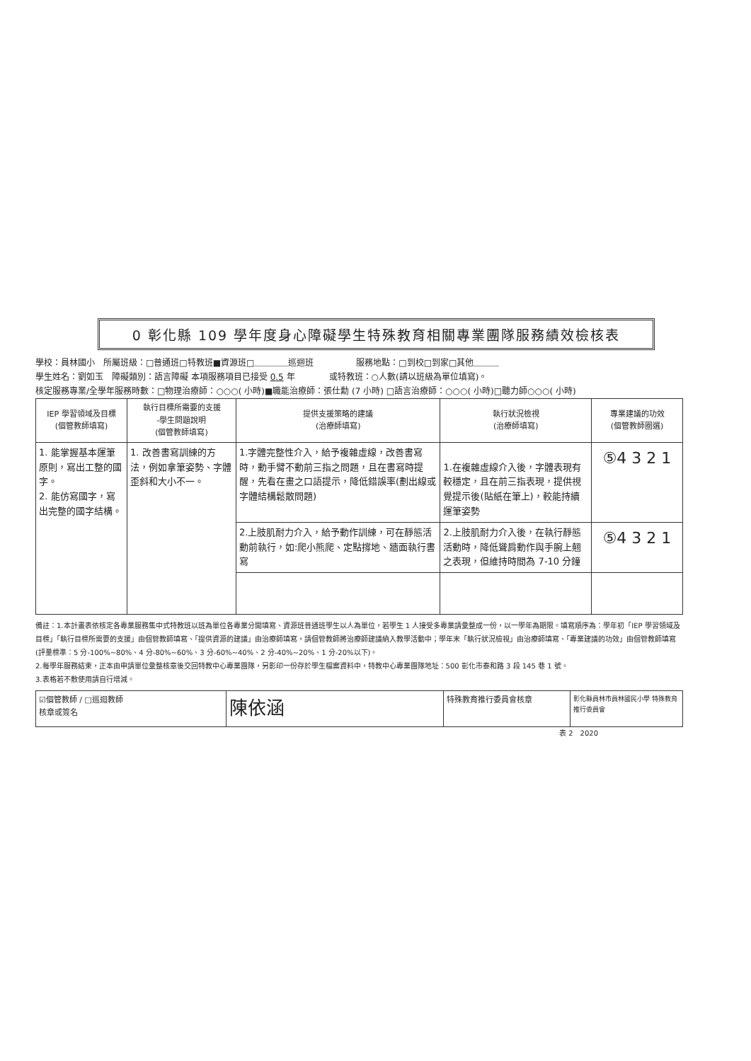0 彰化縣 109 學年度身心障礙學生特殊教育相關專業團隊服務績效檢核表
學校：員林國小　所屬班級：□普通班□特教班■資源班□＿＿＿＿巡迴班　　　　　服務地點：□到校□到家□其他＿＿＿
學生姓名：劉如玉　障礙類別：語言障礙 本項服務項目已接受 0.5 年　　　　或特教班：○人數(請以班級為單位填寫)。
核定服務專業/全學年服務時數：□物理治療師：○○○( 小時)■職能治療師：張仕勳 (7 小時) □語言治療師：○○○( 小時)□聽力師○○○( 小時)
| IEP 學習領域及目標 (個管教師填寫) | 執行目標所需要的支援 -學生問題說明 (個管教師填寫) | 提供支援策略的建議 (治療師填寫) | 執行狀況檢視 (治療師填寫) | 專業建議的功效 (個管教師圈選) |
| --- | --- | --- | --- | --- |
| 1. 能掌握基本運筆原則，寫出工整的國字。 2. 能仿寫國字，寫出完整的國字結構。 | 1. 改善書寫訓練的方法，例如拿筆姿勢、字體歪斜和大小不一。 | 1.字體完整性介入，給予複雜虛線，改善書寫時，動手臂不動前三指之問題，且在書寫時提醒，先看在畫之口語提示，降低錯誤率(劃出線或字體結構鬆散問題) | 1.在複雜虛線介入後，字體表現有較穩定，且在前三指表現，提供視覺提示後(貼紙在筆上)，較能持續運筆姿勢 | ⑤4 3 2 1 |
| | | 2.上肢肌耐力介入，給予動作訓練，可在靜態活動前執行，如:爬小熊爬、定點撐地、牆面執行書寫 | 2.上肢肌耐力介入後，在執行靜態活動時，降低聳肩動作與手腕上翹之表現，但維持時間為 7-10 分鐘 | ⑤4 3 2 1 |
備註：1.本計畫表依核定各專業服務集中式特教班以班為單位各專業分開填寫、資源班普通班學生以人為單位，若學生 1 人接受多專業請彙整成一份，以一學年為期限。填寫順序為：學年初「IEP 學習領域及目標」「執行目標所需要的支援」由個管教師填寫、「提供資源的建議」由治療師填寫，請個管教師將治療師建議納入教學活動中；學年末「執行狀況檢視」由治療師填寫、「專業建議的功效」由個管教師填寫(評量標準：5 分-100%~80%、4 分-80%~60%、3 分-60%~40%、2 分-40%~20%、1 分-20%以下)。
2.每學年服務結束，正本由申請單位彙整核章後交回特教中心專業團隊，另影印一份存於學生檔案資料中，特教中心專業團隊地址：500 彰化市泰和路 3 段 145 巷 1 號。
3.表格若不敷使用請自行增減。
| ☑個管教師 / □巡迴教師 核章或簽名 | 陳依涵 | 特殊教育推行委員會核章 | 彰化縣員林市員林國民小學 特殊教育推行委員會 |
表 2　2020